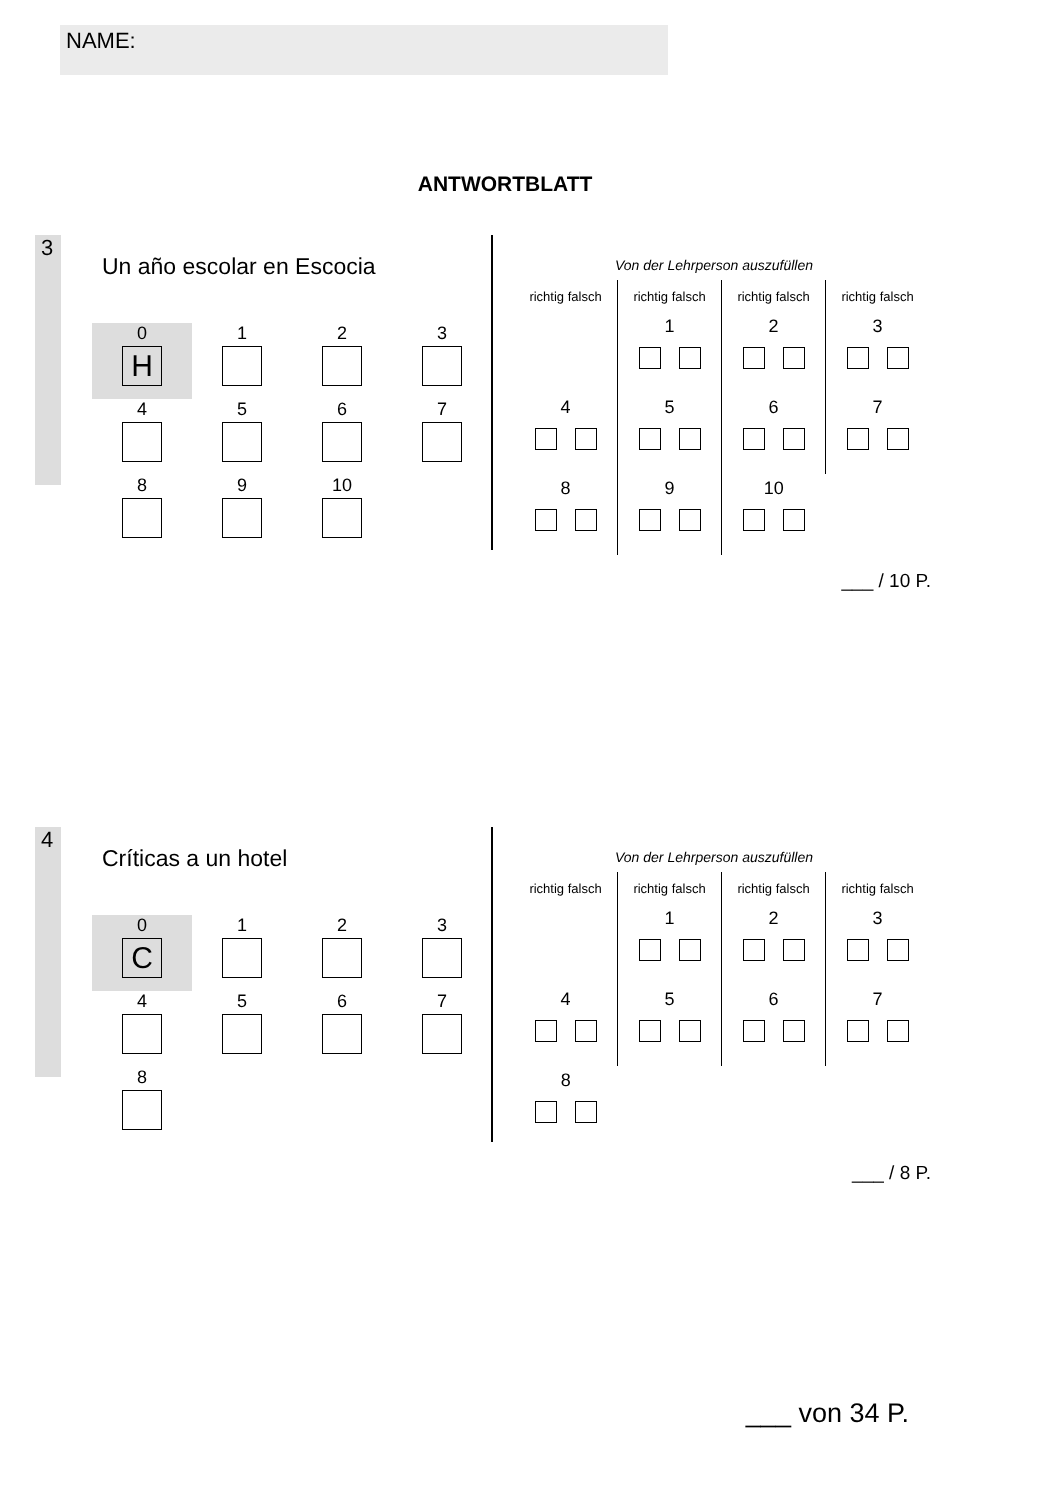NAME:
ANTWORTBLATT
3
Un año escolar en Escocia
| 0 H | 1 | 2 | 3 |
| 4 | 5 | 6 | 7 |
| 8 | 9 | 10 | |
Von der Lehrperson auszufüllen
| richtig falsch | richtig falsch | richtig falsch | richtig falsch |
| --- | --- | --- | --- |
| | 1 | 2 | 3 |
| 4 | 5 | 6 | 7 |
| 8 | 9 | 10 | |
___ / 10 P.
4
Críticas a un hotel
| 0 C | 1 | 2 | 3 |
| 4 | 5 | 6 | 7 |
| 8 | | | |
Von der Lehrperson auszufüllen
| richtig falsch | richtig falsch | richtig falsch | richtig falsch |
| --- | --- | --- | --- |
| | 1 | 2 | 3 |
| 4 | 5 | 6 | 7 |
| 8 | | | |
___ / 8 P.
___ von 34 P.